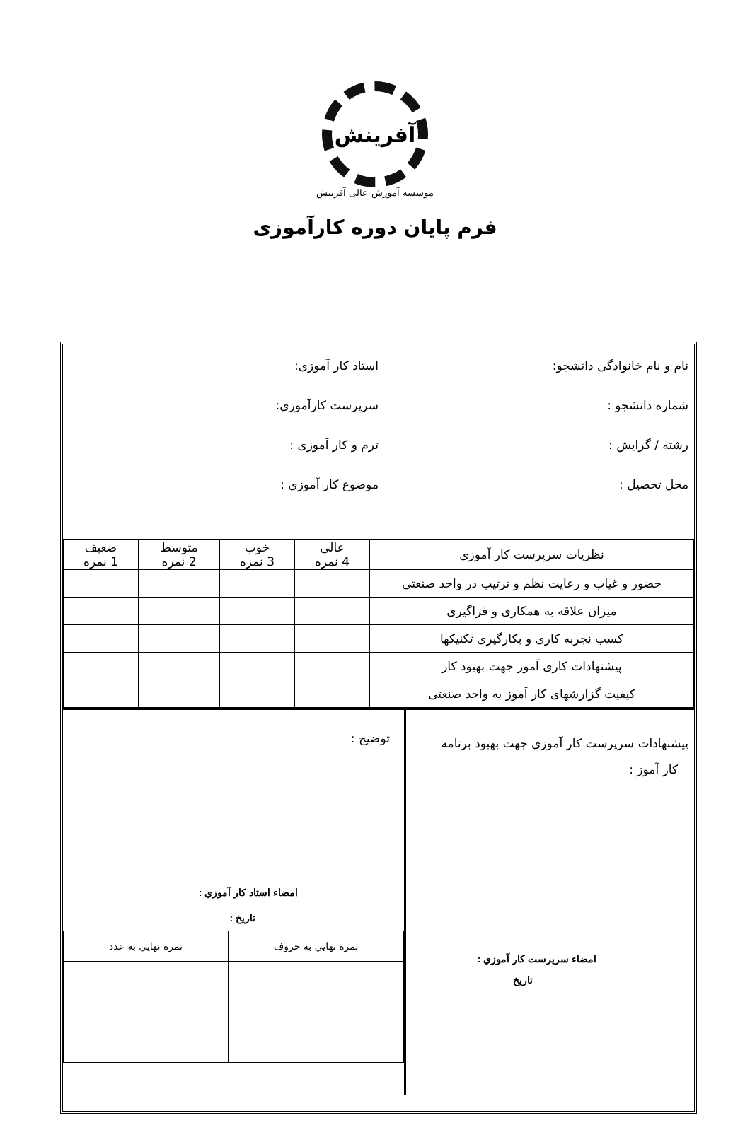آفرینش
موسسه آموزش عالی آفرینش
فرم پايان دوره کارآموزی
نام و نام خانوادگی دانشجو:
شماره دانشجو :
رشته / گرایش :
محل تحصیل :
استاد کار آموزی:
سرپرست کارآموزی:
ترم و کار آموزی :
موضوع کار آموزی :
| نظریات سرپرست کار آموزی | عالی 4 نمره | خوب 3 نمره | متوسط 2 نمره | ضعیف 1 نمره |
| --- | --- | --- | --- | --- |
| حضور و غیاب و رعایت نظم و ترتیب در واحد صنعتی | | | | |
| میزان علاقه به همکاری و فراگیری | | | | |
| کسب نجربه کاری و بکارگیری تکنیکها | | | | |
| پیشنهادات کاری آموز جهت بهبود کار | | | | |
| کیفیت گزارشهای کار آموز به واحد صنعتی | | | | |
پیشنهادات سرپرست کار آموزی جهت بهبود برنامه
کار آموز :
امضاء سرپرست کار آموزي :
تاريخ
توضیح :
امضاء استاد کار آموزي :
تاريخ :
| نمره نهايي به حروف | نمره نهايي به عدد |